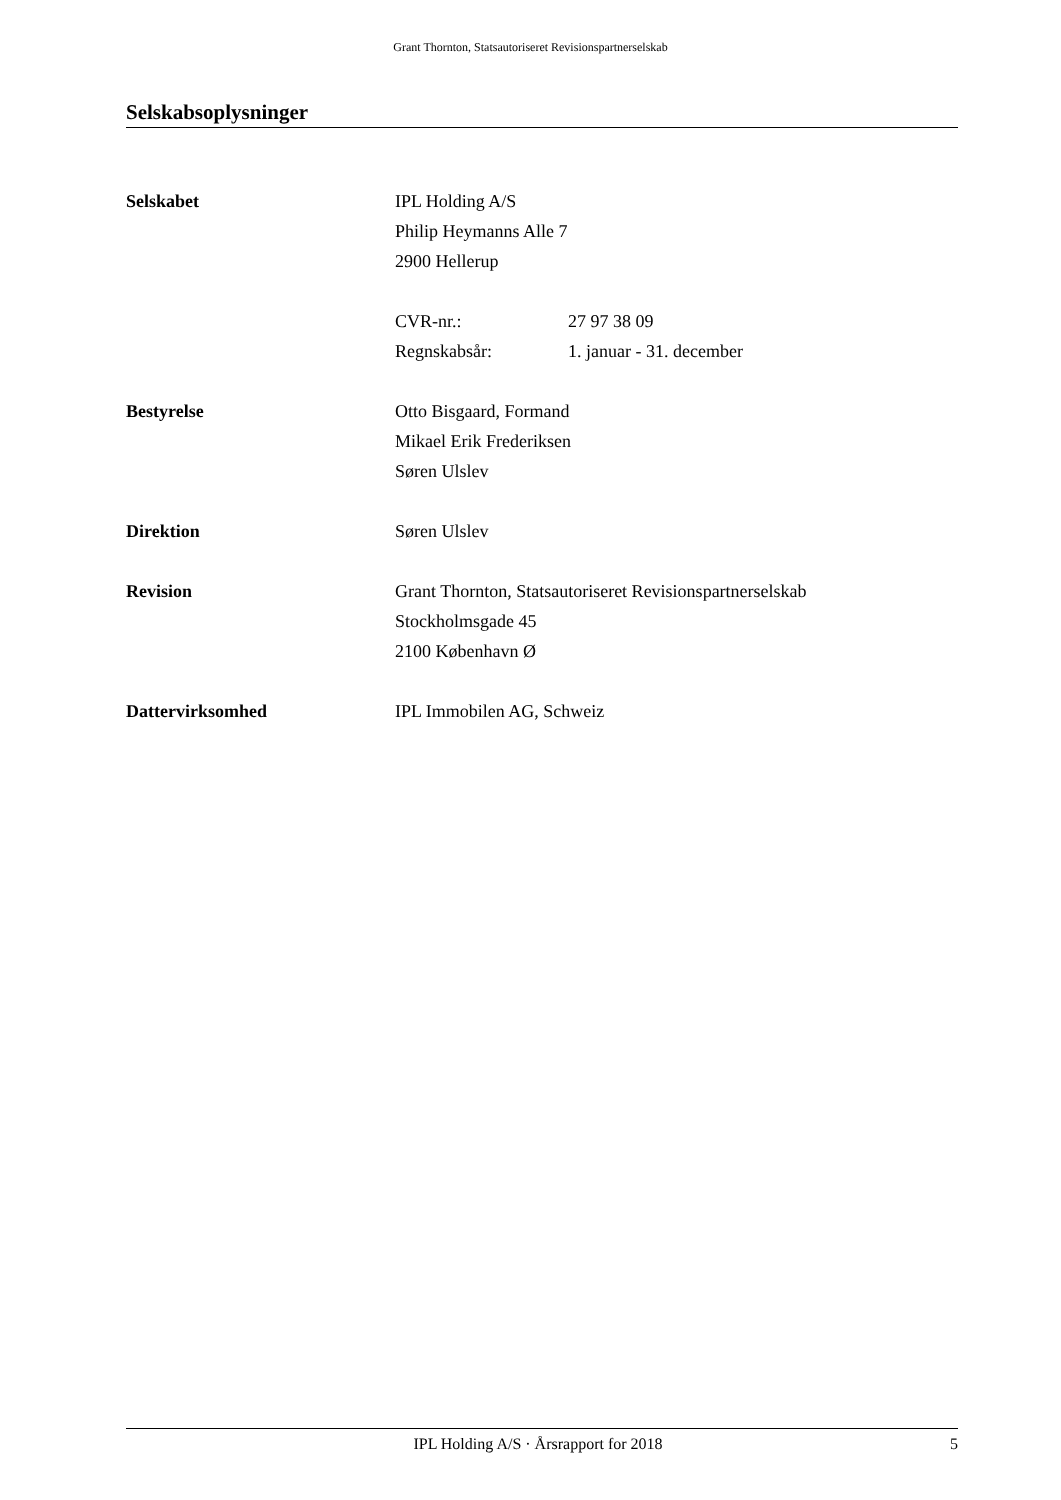Grant Thornton, Statsautoriseret Revisionspartnerselskab
Selskabsoplysninger
Selskabet IPL Holding A/S
Philip Heymanns Alle 7
2900 Hellerup
CVR-nr.: 27 97 38 09
Regnskabsår: 1. januar - 31. december
Bestyrelse Otto Bisgaard, Formand
Mikael Erik Frederiksen
Søren Ulslev
Direktion Søren Ulslev
Revision Grant Thornton, Statsautoriseret Revisionspartnerselskab
Stockholmsgade 45
2100 København Ø
Dattervirksomhed IPL Immobilen AG, Schweiz
IPL Holding A/S · Årsrapport for 2018
5